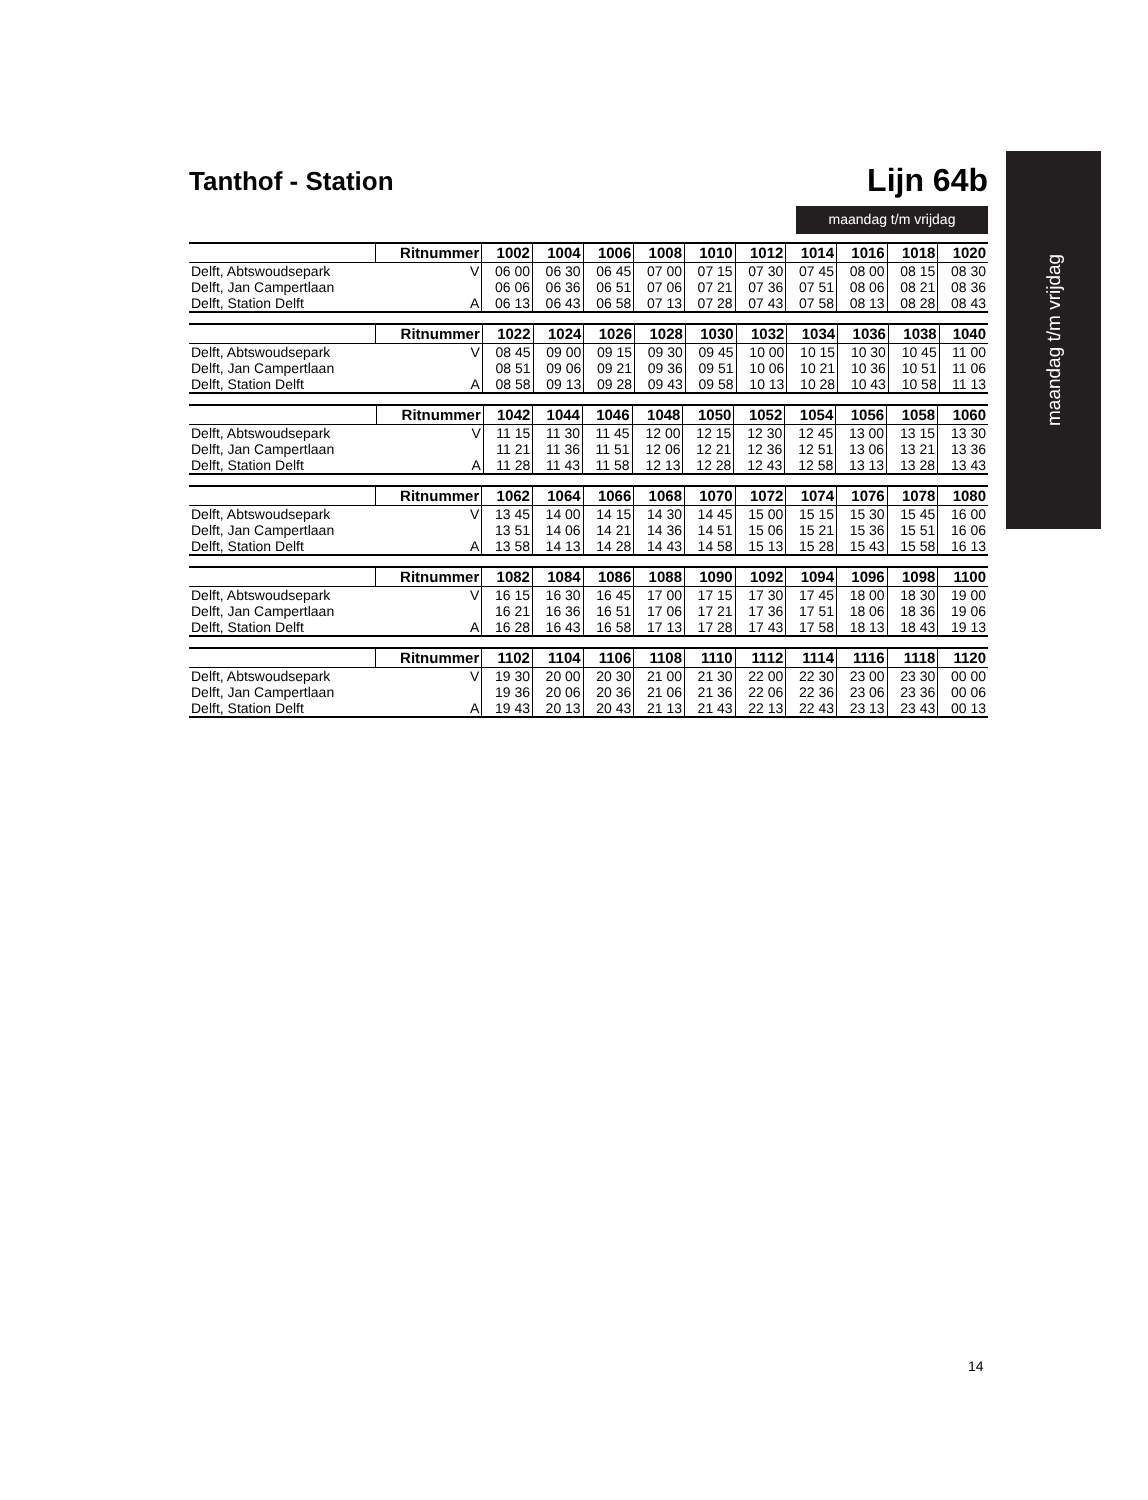maandag t/m vrijdag
Tanthof - Station
Lijn 64b
maandag t/m vrijdag
| | Ritnummer | 1002 | 1004 | 1006 | 1008 | 1010 | 1012 | 1014 | 1016 | 1018 | 1020 |
| --- | --- | --- | --- | --- | --- | --- | --- | --- | --- | --- | --- |
| Delft, Abtswoudsepark | V | 06 00 | 06 30 | 06 45 | 07 00 | 07 15 | 07 30 | 07 45 | 08 00 | 08 15 | 08 30 |
| Delft, Jan Campertlaan | | 06 06 | 06 36 | 06 51 | 07 06 | 07 21 | 07 36 | 07 51 | 08 06 | 08 21 | 08 36 |
| Delft, Station Delft | A | 06 13 | 06 43 | 06 58 | 07 13 | 07 28 | 07 43 | 07 58 | 08 13 | 08 28 | 08 43 |
| | Ritnummer | 1022 | 1024 | 1026 | 1028 | 1030 | 1032 | 1034 | 1036 | 1038 | 1040 |
| --- | --- | --- | --- | --- | --- | --- | --- | --- | --- | --- | --- |
| Delft, Abtswoudsepark | V | 08 45 | 09 00 | 09 15 | 09 30 | 09 45 | 10 00 | 10 15 | 10 30 | 10 45 | 11 00 |
| Delft, Jan Campertlaan | | 08 51 | 09 06 | 09 21 | 09 36 | 09 51 | 10 06 | 10 21 | 10 36 | 10 51 | 11 06 |
| Delft, Station Delft | A | 08 58 | 09 13 | 09 28 | 09 43 | 09 58 | 10 13 | 10 28 | 10 43 | 10 58 | 11 13 |
| | Ritnummer | 1042 | 1044 | 1046 | 1048 | 1050 | 1052 | 1054 | 1056 | 1058 | 1060 |
| --- | --- | --- | --- | --- | --- | --- | --- | --- | --- | --- | --- |
| Delft, Abtswoudsepark | V | 11 15 | 11 30 | 11 45 | 12 00 | 12 15 | 12 30 | 12 45 | 13 00 | 13 15 | 13 30 |
| Delft, Jan Campertlaan | | 11 21 | 11 36 | 11 51 | 12 06 | 12 21 | 12 36 | 12 51 | 13 06 | 13 21 | 13 36 |
| Delft, Station Delft | A | 11 28 | 11 43 | 11 58 | 12 13 | 12 28 | 12 43 | 12 58 | 13 13 | 13 28 | 13 43 |
| | Ritnummer | 1062 | 1064 | 1066 | 1068 | 1070 | 1072 | 1074 | 1076 | 1078 | 1080 |
| --- | --- | --- | --- | --- | --- | --- | --- | --- | --- | --- | --- |
| Delft, Abtswoudsepark | V | 13 45 | 14 00 | 14 15 | 14 30 | 14 45 | 15 00 | 15 15 | 15 30 | 15 45 | 16 00 |
| Delft, Jan Campertlaan | | 13 51 | 14 06 | 14 21 | 14 36 | 14 51 | 15 06 | 15 21 | 15 36 | 15 51 | 16 06 |
| Delft, Station Delft | A | 13 58 | 14 13 | 14 28 | 14 43 | 14 58 | 15 13 | 15 28 | 15 43 | 15 58 | 16 13 |
| | Ritnummer | 1082 | 1084 | 1086 | 1088 | 1090 | 1092 | 1094 | 1096 | 1098 | 1100 |
| --- | --- | --- | --- | --- | --- | --- | --- | --- | --- | --- | --- |
| Delft, Abtswoudsepark | V | 16 15 | 16 30 | 16 45 | 17 00 | 17 15 | 17 30 | 17 45 | 18 00 | 18 30 | 19 00 |
| Delft, Jan Campertlaan | | 16 21 | 16 36 | 16 51 | 17 06 | 17 21 | 17 36 | 17 51 | 18 06 | 18 36 | 19 06 |
| Delft, Station Delft | A | 16 28 | 16 43 | 16 58 | 17 13 | 17 28 | 17 43 | 17 58 | 18 13 | 18 43 | 19 13 |
| | Ritnummer | 1102 | 1104 | 1106 | 1108 | 1110 | 1112 | 1114 | 1116 | 1118 | 1120 |
| --- | --- | --- | --- | --- | --- | --- | --- | --- | --- | --- | --- |
| Delft, Abtswoudsepark | V | 19 30 | 20 00 | 20 30 | 21 00 | 21 30 | 22 00 | 22 30 | 23 00 | 23 30 | 00 00 |
| Delft, Jan Campertlaan | | 19 36 | 20 06 | 20 36 | 21 06 | 21 36 | 22 06 | 22 36 | 23 06 | 23 36 | 00 06 |
| Delft, Station Delft | A | 19 43 | 20 13 | 20 43 | 21 13 | 21 43 | 22 13 | 22 43 | 23 13 | 23 43 | 00 13 |
14